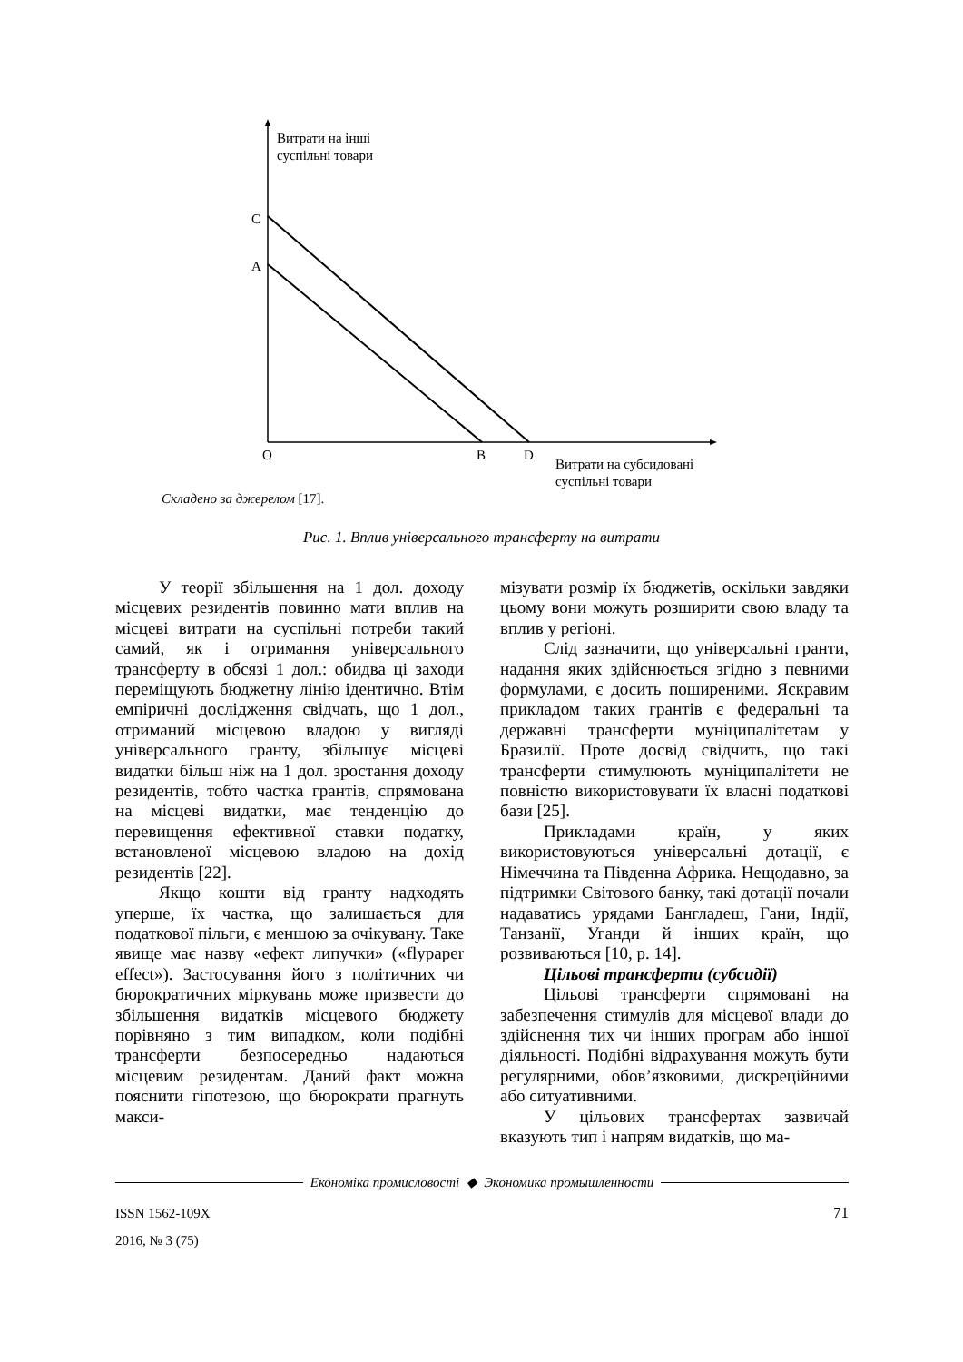Витрати на інші
суспільні товари
C
A
O B D
Витрати на субсидовані
суспільні товари
Складено за джерелом [17].
Рис. 1. Вплив універсального трансферту на витрати
У теорії збільшення на 1 дол. доходу місцевих резидентів повинно мати вплив на місцеві витрати на суспільні потреби такий самий, як і отримання універсального трансферту в обсязі 1 дол.: обидва ці заходи переміщують бюджетну лінію ідентично. Втім емпіричні дослідження свідчать, що 1 дол., отриманий місцевою владою у вигляді універсального гранту, збільшує місцеві видатки більш ніж на 1 дол. зростання доходу резидентів, тобто частка грантів, спрямована на місцеві видатки, має тенденцію до перевищення ефективної ставки податку, встановленої місцевою владою на дохід резидентів [22].
Якщо кошти від гранту надходять уперше, їх частка, що залишається для податкової пільги, є меншою за очікувану. Таке явище має назву «ефект липучки» («flypaper effect»). Застосування його з політичних чи бюрократичних міркувань може призвести до збільшення видатків місцевого бюджету порівняно з тим випадком, коли подібні трансферти безпосередньо надаються місцевим резидентам. Даний факт можна пояснити гіпотезою, що бюрократи прагнуть макси-
мізувати розмір їх бюджетів, оскільки завдяки цьому вони можуть розширити свою владу та вплив у регіоні.
Слід зазначити, що універсальні гранти, надання яких здійснюється згідно з певними формулами, є досить поширеними. Яскравим прикладом таких грантів є федеральні та державні трансферти муніципалітетам у Бразилії. Проте досвід свідчить, що такі трансферти стимулюють муніципалітети не повністю використовувати їх власні податкові бази [25].
Прикладами країн, у яких використовуються універсальні дотації, є Німеччина та Південна Африка. Нещодавно, за підтримки Світового банку, такі дотації почали надаватись урядами Бангладеш, Гани, Індії, Танзанії, Уганди й інших країн, що розвиваються [10, p. 14].
Цільові трансферти (субсидії)
Цільові трансферти спрямовані на забезпечення стимулів для місцевої влади до здійснення тих чи інших програм або іншої діяльності. Подібні відрахування можуть бути регулярними, обов’язковими, дискреційними або ситуативними.
У цільових трансфертах зазвичай вказують тип і напрям видатків, що ма-
Економіка промисловості ◆ Экономика промышленности
ISSN 1562-109X
2016, № 3 (75)
71